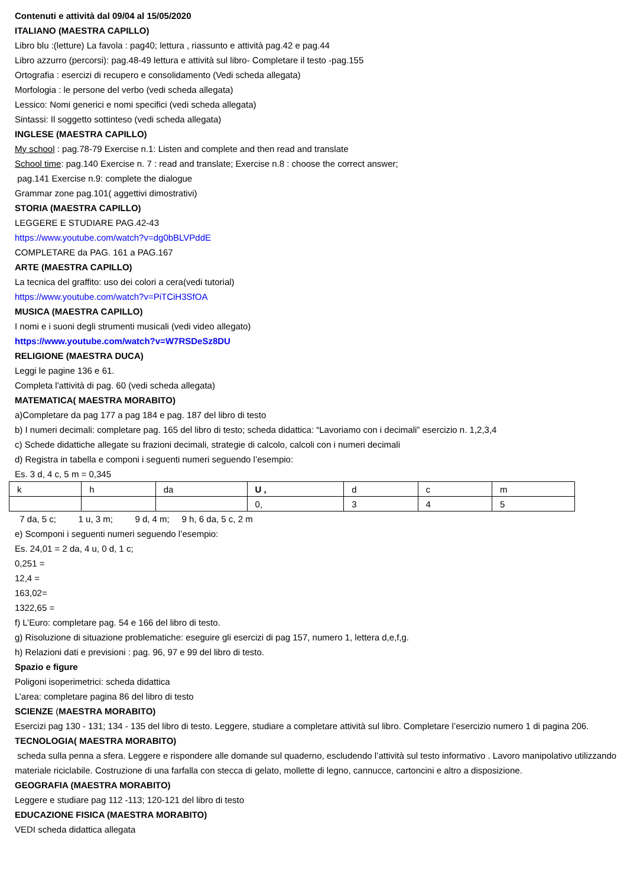Contenuti e attività dal 09/04 al 15/05/2020
ITALIANO (MAESTRA CAPILLO)
Libro blu :(letture) La favola : pag40; lettura , riassunto e attività pag.42 e pag.44
Libro azzurro (percorsi): pag.48-49 lettura e attività sul libro- Completare il testo -pag.155
Ortografia : esercizi di recupero e consolidamento (Vedi scheda allegata)
Morfologia : le persone del verbo (vedi scheda allegata)
Lessico: Nomi generici e nomi specifici (vedi scheda allegata)
Sintassi: Il soggetto sottinteso (vedi scheda allegata)
INGLESE (MAESTRA CAPILLO)
My school : pag.78-79 Exercise n.1: Listen and complete and then read and translate
School time: pag.140 Exercise n. 7 : read and translate; Exercise n.8 : choose the correct answer;
pag.141 Exercise n.9: complete the dialogue
Grammar zone pag.101( aggettivi dimostrativi)
STORIA (MAESTRA CAPILLO)
LEGGERE E STUDIARE PAG.42-43
https://www.youtube.com/watch?v=dg0bBLVPddE
COMPLETARE da PAG. 161 a PAG.167
ARTE (MAESTRA CAPILLO)
La tecnica del graffito: uso dei colori a cera(vedi tutorial)
https://www.youtube.com/watch?v=PiTCiH3SfOA
MUSICA (MAESTRA CAPILLO)
I nomi e i suoni degli strumenti musicali (vedi video allegato)
https://www.youtube.com/watch?v=W7RSDeSz8DU
RELIGIONE (MAESTRA DUCA)
Leggi le pagine 136 e 61.
Completa l'attività di pag. 60 (vedi scheda allegata)
MATEMATICA( MAESTRA MORABITO)
a)Completare da pag 177 a pag 184 e pag. 187 del libro di testo
b) I numeri decimali: completare pag. 165 del libro di testo; scheda didattica: “Lavoriamo con i decimali” esercizio n. 1,2,3,4
c) Schede didattiche allegate su frazioni decimali, strategie di calcolo, calcoli con i numeri decimali
d) Registra in tabella e componi i seguenti numeri seguendo l’esempio:
Es. 3 d, 4 c, 5 m = 0,345
| k | h | da | U , | d | c | m |
| | | | 0, | 3 | 4 | 5 |
7 da, 5 c; 1 u, 3 m; 9 d, 4 m; 9 h, 6 da, 5 c, 2 m
e) Scomponi i seguenti numeri seguendo l’esempio:
Es. 24,01 = 2 da, 4 u, 0 d, 1 c;
0,251 =
12,4 =
163,02=
1322,65 =
f) L’Euro: completare pag. 54 e 166 del libro di testo.
g) Risoluzione di situazione problematiche: eseguire gli esercizi di pag 157, numero 1, lettera d,e,f,g.
h) Relazioni dati e previsioni : pag. 96, 97 e 99 del libro di testo.
Spazio e figure
Poligoni isoperimetrici: scheda didattica
L’area: completare pagina 86 del libro di testo
SCIENZE (MAESTRA MORABITO)
Esercizi pag 130 - 131; 134 - 135 del libro di testo. Leggere, studiare a completare attività sul libro. Completare l’esercizio numero 1 di pagina 206.
TECNOLOGIA( MAESTRA MORABITO)
scheda sulla penna a sfera. Leggere e rispondere alle domande sul quaderno, escludendo l’attività sul testo informativo . Lavoro manipolativo utilizzando materiale riciclabile. Costruzione di una farfalla con stecca di gelato, mollette di legno, cannucce, cartoncini e altro a disposizione.
GEOGRAFIA (MAESTRA MORABITO)
Leggere e studiare pag 112 -113; 120-121 del libro di testo
EDUCAZIONE FISICA (MAESTRA MORABITO)
VEDI scheda didattica allegata